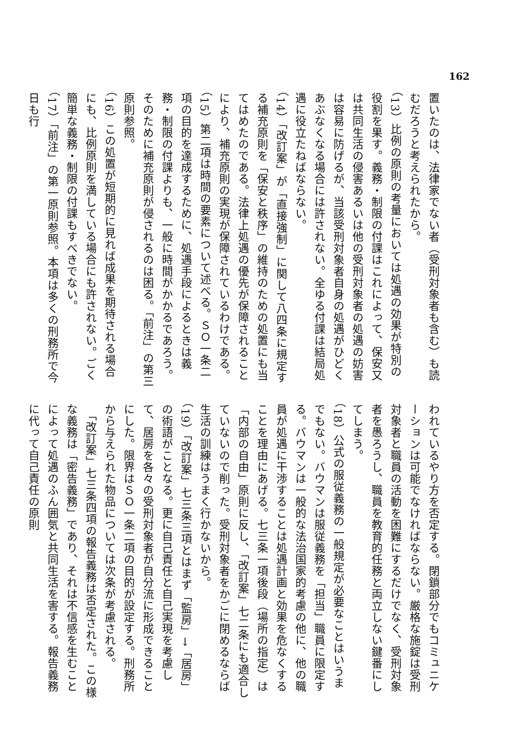162
置いたのは、法律家でない者（受刑対象者も含む）も読むだろうと考えられたから。
（13）比例の原則の考量においては処遇の効果が特別の役割を果す。義務・制限の付課はこれによって、保安又は共同生活の侵害あるいは他の受刑対象者の処遇の妨害は容易に防げるが、当該受刑対象者自身の処遇がひどくあぶなくなる場合には許されない。全ゆる付課は結局処遇に役立たねばならない。
（14）「改訂案」が「直接強制」に関して八四条に規定する補充原則を「保安と秩序」の維持のための処置にも当てはめたのである。法律上処遇の優先が保障されることにより、補充原則の実現が保障されているわけである。
（15）第二項は時間の要素について述べる。ＳＯ一条二項の目的を達成するために、処遇手段によるときは義務・制限の付課よりも、一般に時間がかかるであろう。そのために補充原則が侵されるのは困る。「前注」の第三原則参照。
（16）この処置が短期的に見れば成果を期待される場合にも、比例原則を満している場合にも許されない。ごく簡単な義務・制限の付課もすべきでない。
（17）「前注」の第一原則参照。本項は多くの刑務所で今日も行
われているやり方を否定する。閉鎖部分でもコミュニケーションは可能でなければならない。厳格な施錠は受刑対象者と職員の活動を困難にするだけでなく、受刑対象者を愚ろうし、職員を教育的任務と両立しない鍵番にしてしまう。
（18）公式の服従義務の一般規定が必要なことはいうまでもない。バウマンは服従義務を「担当」職員に限定する。バウマンは一般的な法治国家的考慮の他に、他の職員が処遇に干渉することは処遇計画と効果を危なくすることを理由にあげる。七三条一項後段（場所の指定）は「内部の自由」原則に反し、「改訂案」七二条にも適合していないので削った。受刑対象者をかごに閉めるならば生活の訓練はうまく行かないから。
（19）「改訂案」七三条三項とはまず「監房」→「居房」の術語がことなる。更に自己責任と自己実現を考慮して、居房を各々の受刑対象者が自分流に形成できることにした。限界はＳＯ一条二項の目的が設定する。刑務所から与えられた物品については次条が考慮される。
　「改訂案」七三条四項の報告義務は否定された。この様な義務は「密告義務」であり、それは不信感を生むことによって処遇のふん囲気と共同生活を害する。報告義務に代って自己責任の原則